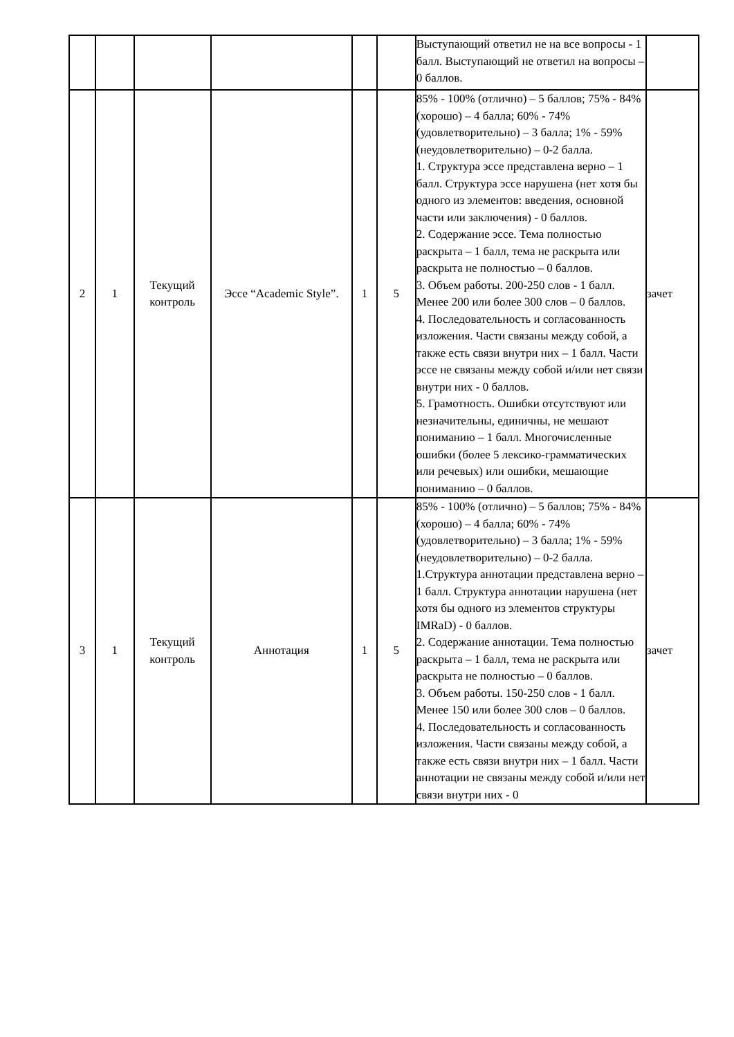| | | | | | | Выступающий ответил не на все вопросы - 1 балл. Выступающий не ответил на вопросы – 0 баллов. | |
| 2 | 1 | Текущий контроль | Эссе “Academic Style”. | 1 | 5 | 85% - 100% (отлично) – 5 баллов; 75% - 84% (хорошо) – 4 балла; 60% - 74% (удовлетворительно) – 3 балла; 1% - 59% (неудовлетворительно) – 0-2 балла. 1. Структура эссе представлена верно – 1 балл. Структура эссе нарушена (нет хотя бы одного из элементов: введения, основной части или заключения) - 0 баллов. 2. Содержание эссе. Тема полностью раскрыта – 1 балл, тема не раскрыта или раскрыта не полностью – 0 баллов. 3. Объем работы. 200-250 слов - 1 балл. Менее 200 или более 300 слов – 0 баллов. 4. Последовательность и согласованность изложения. Части связаны между собой, а также есть связи внутри них – 1 балл. Части эссе не связаны между собой и/или нет связи внутри них - 0 баллов. 5. Грамотность. Ошибки отсутствуют или незначительны, единичны, не мешают пониманию – 1 балл. Многочисленные ошибки (более 5 лексико-грамматических или речевых) или ошибки, мешающие пониманию – 0 баллов. | зачет |
| 3 | 1 | Текущий контроль | Аннотация | 1 | 5 | 85% - 100% (отлично) – 5 баллов; 75% - 84% (хорошо) – 4 балла; 60% - 74% (удовлетворительно) – 3 балла; 1% - 59% (неудовлетворительно) – 0-2 балла. 1.Структура аннотации представлена верно – 1 балл. Структура аннотации нарушена (нет хотя бы одного из элементов структуры IMRaD) - 0 баллов. 2. Содержание аннотации. Тема полностью раскрыта – 1 балл, тема не раскрыта или раскрыта не полностью – 0 баллов. 3. Объем работы. 150-250 слов - 1 балл. Менее 150 или более 300 слов – 0 баллов. 4. Последовательность и согласованность изложения. Части связаны между собой, а также есть связи внутри них – 1 балл. Части аннотации не связаны между собой и/или нет связи внутри них - 0 | зачет |